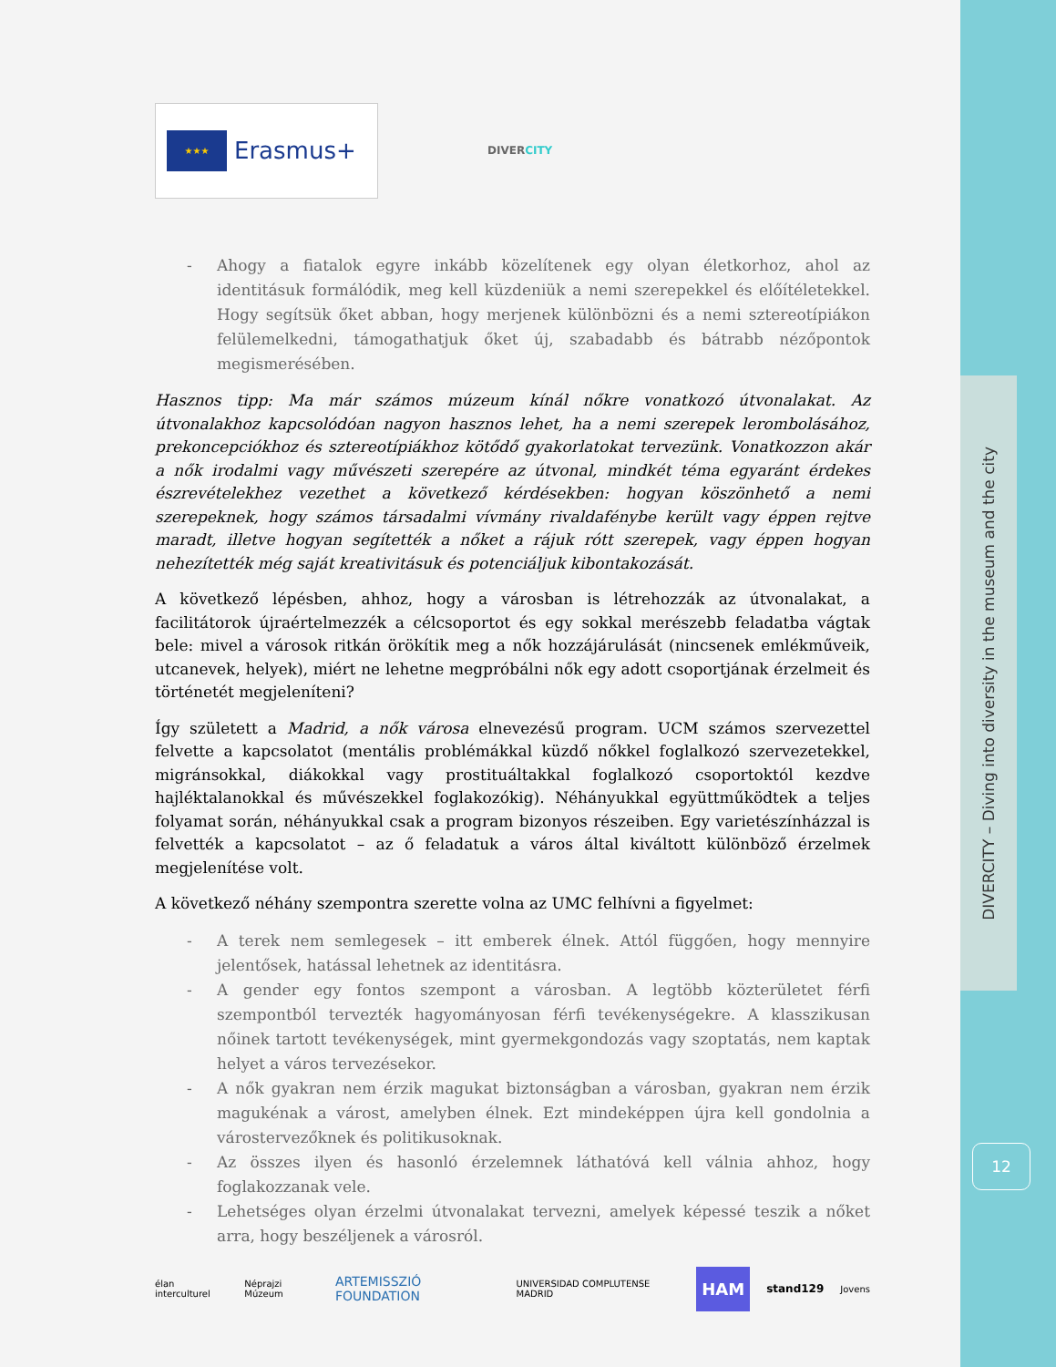DIVERCITY – Diving into diversity in the museum and the city
12
★★★
Erasmus+
DIVERCITY
- Ahogy a fiatalok egyre inkább közelítenek egy olyan életkorhoz, ahol az identitásuk formálódik, meg kell küzdeniük a nemi szerepekkel és előítéletekkel. Hogy segítsük őket abban, hogy merjenek különbözni és a nemi sztereotípiákon felülemelkedni, támogathatjuk őket új, szabadabb és bátrabb nézőpontok megismerésében.
Hasznos tipp: Ma már számos múzeum kínál nőkre vonatkozó útvonalakat. Az útvonalakhoz kapcsolódóan nagyon hasznos lehet, ha a nemi szerepek lerombolásához, prekoncepciókhoz és sztereotípiákhoz kötődő gyakorlatokat tervezünk. Vonatkozzon akár a nők irodalmi vagy művészeti szerepére az útvonal, mindkét téma egyaránt érdekes észrevételekhez vezethet a következő kérdésekben: hogyan köszönhető a nemi szerepeknek, hogy számos társadalmi vívmány rivaldafénybe került vagy éppen rejtve maradt, illetve hogyan segítették a nőket a rájuk rótt szerepek, vagy éppen hogyan nehezítették még saját kreativitásuk és potenciáljuk kibontakozását.
A következő lépésben, ahhoz, hogy a városban is létrehozzák az útvonalakat, a facilitátorok újraértelmezzék a célcsoportot és egy sokkal merészebb feladatba vágtak bele: mivel a városok ritkán örökítik meg a nők hozzájárulását (nincsenek emlékműveik, utcanevek, helyek), miért ne lehetne megpróbálni nők egy adott csoportjának érzelmeit és történetét megjeleníteni?
Így született a Madrid, a nők városa elnevezésű program. UCM számos szervezettel felvette a kapcsolatot (mentális problémákkal küzdő nőkkel foglalkozó szervezetekkel, migránsokkal, diákokkal vagy prostituáltakkal foglalkozó csoportoktól kezdve hajléktalanokkal és művészekkel foglakozókig). Néhányukkal együttműködtek a teljes folyamat során, néhányukkal csak a program bizonyos részeiben. Egy varietészínházzal is felvették a kapcsolatot – az ő feladatuk a város által kiváltott különböző érzelmek megjelenítése volt.
A következő néhány szempontra szerette volna az UMC felhívni a figyelmet:
- A terek nem semlegesek – itt emberek élnek. Attól függően, hogy mennyire jelentősek, hatással lehetnek az identitásra.
- A gender egy fontos szempont a városban. A legtöbb közterületet férfi szempontból tervezték hagyományosan férfi tevékenységekre. A klasszikusan nőinek tartott tevékenységek, mint gyermekgondozás vagy szoptatás, nem kaptak helyet a város tervezésekor.
- A nők gyakran nem érzik magukat biztonságban a városban, gyakran nem érzik magukénak a várost, amelyben élnek. Ezt mindeképpen újra kell gondolnia a várostervezőknek és politikusoknak.
- Az összes ilyen és hasonló érzelemnek láthatóvá kell válnia ahhoz, hogy foglakozzanak vele.
- Lehetséges olyan érzelmi útvonalakat tervezni, amelyek képessé teszik a nőket arra, hogy beszéljenek a városról.
élan interculturel Néprajzi Múzeum ARTEMISSZIÓ FOUNDATION UNIVERSIDAD COMPLUTENSE MADRID HAM stand129 Jovens